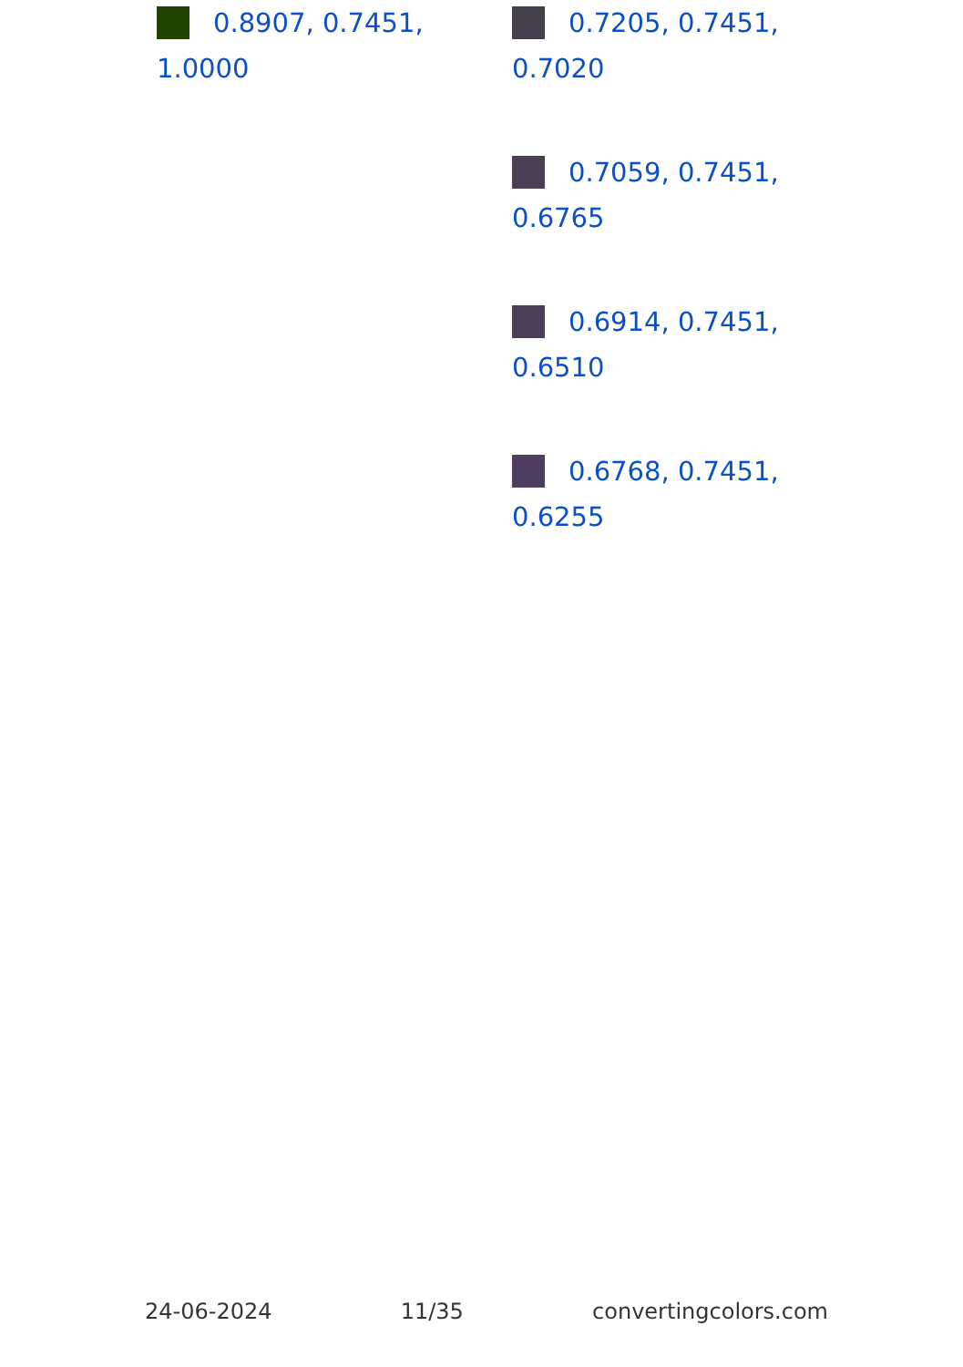0.8907, 0.7451, 1.0000 0.7205, 0.7451, 0.7020
0.7059, 0.7451, 0.6765
0.6914, 0.7451, 0.6510
0.6768, 0.7451, 0.6255
24-06-2024 11/35 convertingcolors.com